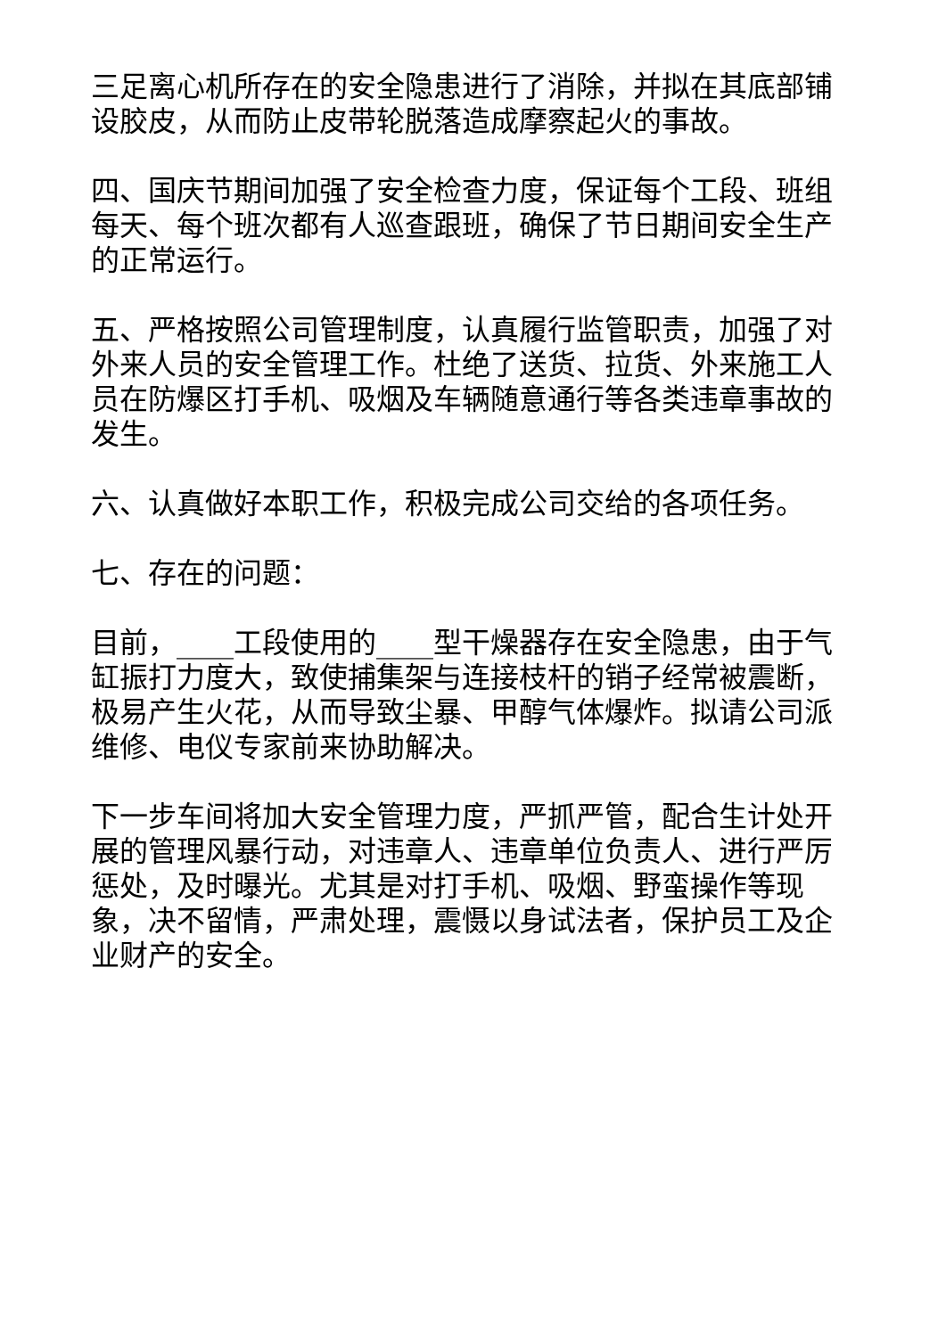三足离心机所存在的安全隐患进行了消除，并拟在其底部铺设胶皮，从而防止皮带轮脱落造成摩察起火的事故。
四、国庆节期间加强了安全检查力度，保证每个工段、班组每天、每个班次都有人巡查跟班，确保了节日期间安全生产的正常运行。
五、严格按照公司管理制度，认真履行监管职责，加强了对外来人员的安全管理工作。杜绝了送货、拉货、外来施工人员在防爆区打手机、吸烟及车辆随意通行等各类违章事故的发生。
六、认真做好本职工作，积极完成公司交给的各项任务。
七、存在的问题：
目前，____工段使用的____型干燥器存在安全隐患，由于气缸振打力度大，致使捕集架与连接枝杆的销子经常被震断，极易产生火花，从而导致尘暴、甲醇气体爆炸。拟请公司派维修、电仪专家前来协助解决。
下一步车间将加大安全管理力度，严抓严管，配合生计处开展的管理风暴行动，对违章人、违章单位负责人、进行严厉惩处，及时曝光。尤其是对打手机、吸烟、野蛮操作等现象，决不留情，严肃处理，震慑以身试法者，保护员工及企业财产的安全。